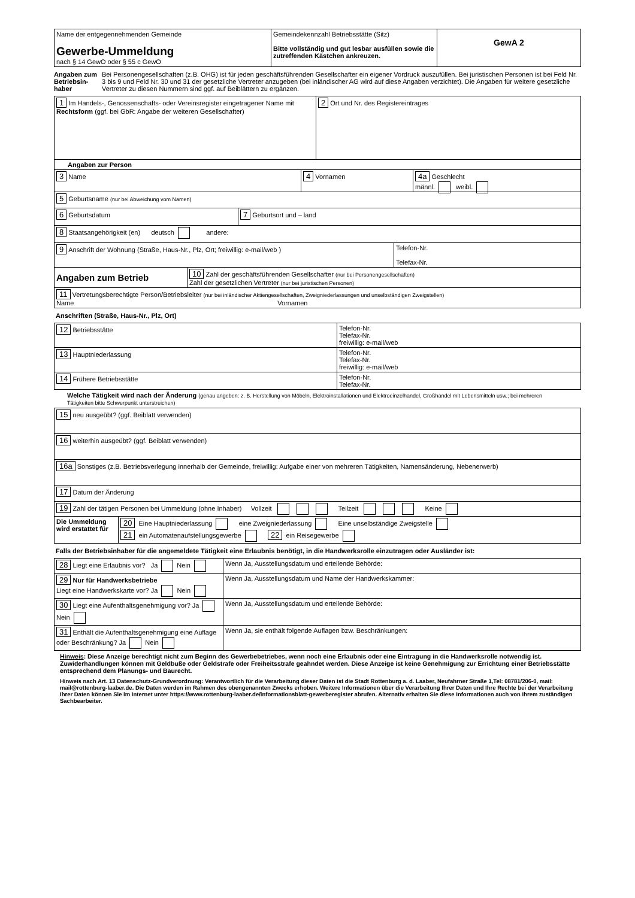Name der entgegennehmenden Gemeinde
Gewerbe-Ummeldung
nach § 14 GewO oder § 55 c GewO
Gemeindekennzahl Betriebsstätte (Sitz)
Bitte vollständig und gut lesbar ausfüllen sowie die zutreffenden Kästchen ankreuzen.
GewA 2
Angaben zum Betriebsin­haber
Bei Personengesellschaften (z.B. OHG) ist für jeden geschäftsführenden Gesellschafter ein eigener Vordruck auszufüllen. Bei juristischen Personen ist bei Feld Nr. 3 bis 9 und Feld Nr. 30 und 31 der gesetzliche Vertreter anzugeben (bei inländischer AG wird auf diese Angaben verzichtet). Die Angaben für weitere gesetzliche Vertreter zu diesen Nummern sind ggf. auf Beiblättern zu ergänzen.
1 Im Handels-, Genossenschafts- oder Vereinsregister eingetragener Name mit Rechtsform (ggf. bei GbR: Angabe der weiteren Gesellschafter)
2 Ort und Nr. des Registereintrages
Angaben zur Person
3 Name
4 Vornamen
4a Geschlecht
männl. weibl.
5 Geburtsname (nur bei Abweichung vom Namen)
6 Geburtsdatum
7 Geburtsort und – land
8 Staatsangehörigkeit (en) deutsch andere:
9 Anschrift der Wohnung (Straße, Haus-Nr., Plz, Ort; freiwillig: e-mail/web ) Telefon-Nr.
Telefax-Nr.
Angaben zum Betrieb
10 Zahl der geschäftsführenden Gesellschafter (nur bei Personengesellschaften)
Zahl der gesetzlichen Vertreter (nur bei juristischen Personen)
11 Vertretungsberechtigte Person/Betriebsleiter (nur bei inländischer Aktiengesellschaften, Zweigniederlassungen und unselbständigen Zweigstellen)
Name Vornamen
Anschriften (Straße, Haus-Nr., Plz, Ort)
12 Betriebsstätte Telefon-Nr.
Telefax-Nr.
freiwillig: e-mail/web
13 Hauptniederlassung Telefon-Nr.
Telefax-Nr.
freiwillig: e-mail/web
14 Frühere Betriebsstätte Telefon-Nr.
Telefax-Nr.
Welche Tätigkeit wird nach der Änderung (genau angeben: z. B. Herstellung von Möbeln, Elektroinstallationen und Elektroeinzelhandel, Großhandel mit Lebensmitteln usw.; bei mehreren Tätigkeiten bitte Schwerpunkt unterstreichen)
15 neu ausgeübt? (ggf. Beiblatt verwenden)
16 weiterhin ausgeübt? (ggf. Beiblatt verwenden)
16a Sonstiges (z.B. Betriebsverlegung innerhalb der Gemeinde, freiwillig: Aufgabe einer von mehreren Tätigkeiten, Namensänderung, Nebenerwerb)
17 Datum der Änderung
19 Zahl der tätigen Personen bei Ummeldung (ohne Inhaber) Vollzeit Teilzeit Keine
Die Ummeldung wird erstattet für
20 Eine Hauptniederlassung eine Zweigniederlassung Eine unselbständige Zweigstelle
21 ein Automaten­aufstellungsgewerbe 22 ein Reisegewerbe
Falls der Betriebsinhaber für die angemeldete Tätigkeit eine Erlaubnis benötigt, in die Handwerksrolle einzutragen oder Ausländer ist:
28 Liegt eine Erlaubnis vor? Ja Nein Wenn Ja, Ausstellungsdatum und erteilende Behörde:
29 Nur für Handwerksbetriebe
Liegt eine Handwerkskarte vor? Ja Nein
Wenn Ja, Ausstellungsdatum und Name der Handwerkskammer:
30 Liegt eine Aufenthaltsgenehmi­gung vor? Ja Nein
Wenn Ja, Ausstellungsdatum und erteilende Behörde:
31 Enthält die Aufenthaltsgeneh­migung eine Auflage oder Beschränkung? Ja Nein
Wenn Ja, sie enthält folgende Auflagen bzw. Beschränkungen:
Hinweis: Diese Anzeige berechtigt nicht zum Beginn des Gewerbebetriebes, wenn noch eine Erlaubnis oder eine Eintragung in die Handwerksrolle notwendig ist. Zuwiderhandlungen können mit Geldbuße oder Geldstrafe oder Freiheitsstrafe geahndet werden. Diese Anzeige ist keine Genehmigung zur Errichtung einer Betriebsstätte entsprechend dem Planungs- und Baurecht.
Hinweis nach Art. 13 Datenschutz-Grundverordnung: Verantwortlich für die Verarbeitung dieser Daten ist die Stadt Rottenburg a. d. Laaber, Neufahrner Straße 1,Tel: 08781/206-0, mail: mail@rottenburg-laaber.de. Die Daten werden im Rahmen des obengenannten Zwecks erhoben. Weitere Informationen über die Verarbeitung Ihrer Daten und Ihre Rechte bei der Verarbeitung Ihrer Daten können Sie im Internet unter https://www.rottenburg-laaber.de/informationsblatt-gewerberegister abrufen. Alternativ erhalten Sie diese Informationen auch von Ihrem zuständigen Sachbearbeiter.